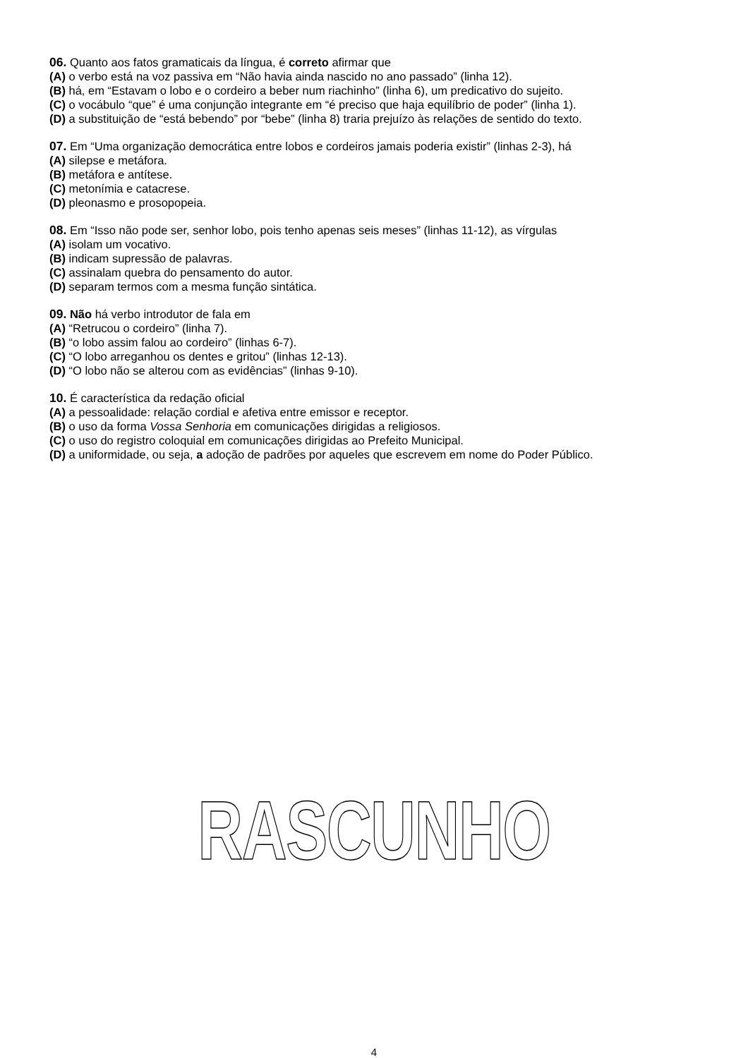06. Quanto aos fatos gramaticais da língua, é correto afirmar que
(A) o verbo está na voz passiva em “Não havia ainda nascido no ano passado” (linha 12).
(B) há, em “Estavam o lobo e o cordeiro a beber num riachinho” (linha 6), um predicativo do sujeito.
(C) o vocábulo “que” é uma conjunção integrante em “é preciso que haja equilíbrio de poder” (linha 1).
(D) a substituição de “está bebendo” por “bebe” (linha 8) traria prejuízo às relações de sentido do texto.
07. Em “Uma organização democrática entre lobos e cordeiros jamais poderia existir” (linhas 2-3), há
(A) silepse e metáfora.
(B) metáfora e antítese.
(C) metonímia e catacrese.
(D) pleonasmo e prosopopeia.
08. Em “Isso não pode ser, senhor lobo, pois tenho apenas seis meses” (linhas 11-12), as vírgulas
(A) isolam um vocativo.
(B) indicam supressão de palavras.
(C) assinalam quebra do pensamento do autor.
(D) separam termos com a mesma função sintática.
09. Não há verbo introdutor de fala em
(A) “Retrucou o cordeiro” (linha 7).
(B) “o lobo assim falou ao cordeiro” (linhas 6-7).
(C) “O lobo arreganhou os dentes e gritou” (linhas 12-13).
(D) “O lobo não se alterou com as evidências” (linhas 9-10).
10. É característica da redação oficial
(A) a pessoalidade: relação cordial e afetiva entre emissor e receptor.
(B) o uso da forma Vossa Senhoria em comunicações dirigidas a religiosos.
(C) o uso do registro coloquial em comunicações dirigidas ao Prefeito Municipal.
(D) a uniformidade, ou seja, a adoção de padrões por aqueles que escrevem em nome do Poder Público.
RASCUNHO
4